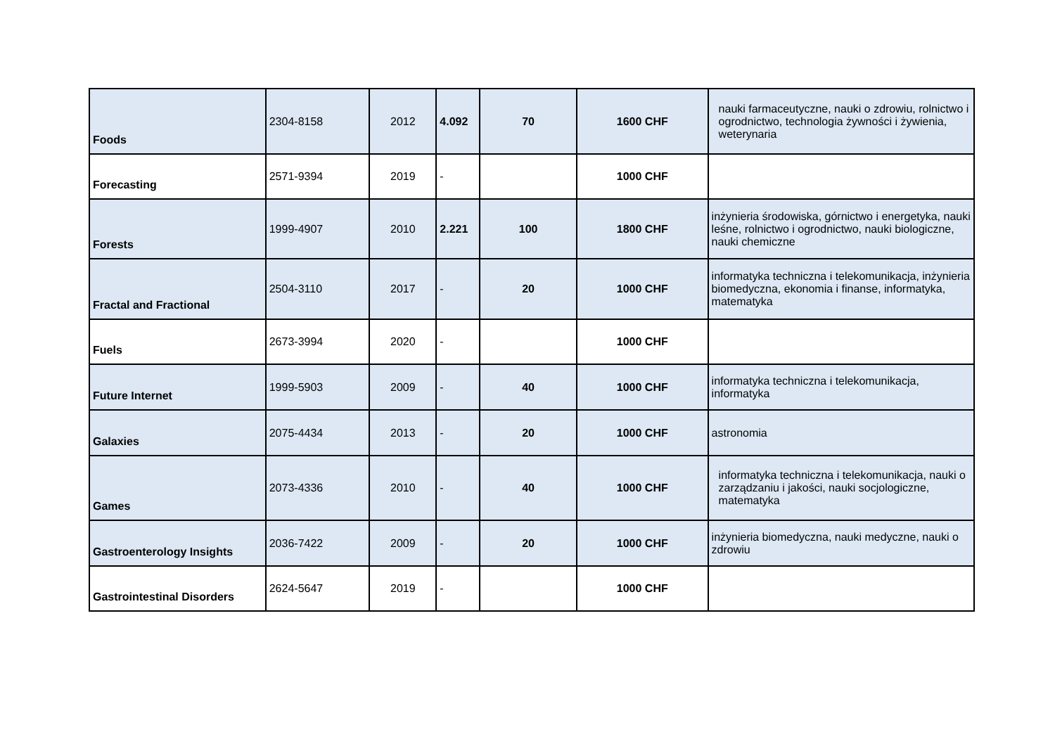| Foods | 2304-8158 | 2012 | 4.092 | 70 | 1600 CHF | nauki farmaceutyczne, nauki o zdrowiu, rolnictwo i ogrodnictwo, technologia żywności i żywienia, weterynaria |
| Forecasting | 2571-9394 | 2019 | - | | 1000 CHF | |
| Forests | 1999-4907 | 2010 | 2.221 | 100 | 1800 CHF | inżynieria środowiska, górnictwo i energetyka, nauki leśne, rolnictwo i ogrodnictwo, nauki biologiczne, nauki chemiczne |
| Fractal and Fractional | 2504-3110 | 2017 | - | 20 | 1000 CHF | informatyka techniczna i telekomunikacja, inżynieria biomedyczna, ekonomia i finanse, informatyka, matematyka |
| Fuels | 2673-3994 | 2020 | - | | 1000 CHF | |
| Future Internet | 1999-5903 | 2009 | - | 40 | 1000 CHF | informatyka techniczna i telekomunikacja, informatyka |
| Galaxies | 2075-4434 | 2013 | - | 20 | 1000 CHF | astronomia |
| Games | 2073-4336 | 2010 | - | 40 | 1000 CHF | informatyka techniczna i telekomunikacja, nauki o zarządzaniu i jakości, nauki socjologiczne, matematyka |
| Gastroenterology Insights | 2036-7422 | 2009 | - | 20 | 1000 CHF | inżynieria biomedyczna, nauki medyczne, nauki o zdrowiu |
| Gastrointestinal Disorders | 2624-5647 | 2019 | - | | 1000 CHF | |